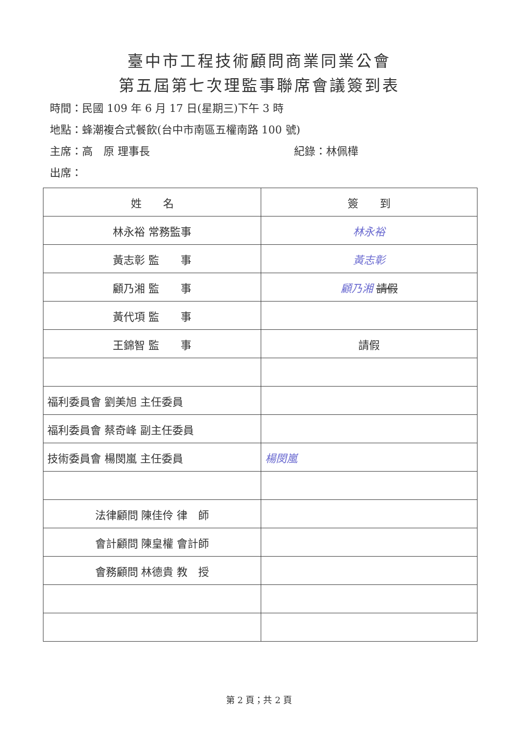臺中市工程技術顧問商業同業公會
第五屆第七次理監事聯席會議簽到表
時間：民國 109 年 6 月 17 日(星期三)下午 3 時
地點：蜂潮複合式餐飲(台中市南區五權南路 100 號)
主席：高　原 理事長 紀錄：林佩樺
出席：
| 姓 名 | 簽 到 |
| --- | --- |
| 林永裕 常務監事 | 林永裕 |
| 黃志彰 監 事 | 黃志彰 |
| 顧乃湘 監 事 | 顧乃湘 請假 |
| 黃代項 監 事 | |
| 王錦智 監 事 | 請假 |
| 福利委員會 劉美旭 主任委員 | |
| 福利委員會 蔡奇峰 副主任委員 | |
| 技術委員會 楊閔嵐 主任委員 | 楊閔嵐 |
| 法律顧問 陳佳伶 律 師 | |
| 會計顧問 陳皇權 會計師 | |
| 會務顧問 林德貴 教 授 | |
第 2 頁；共 2 頁